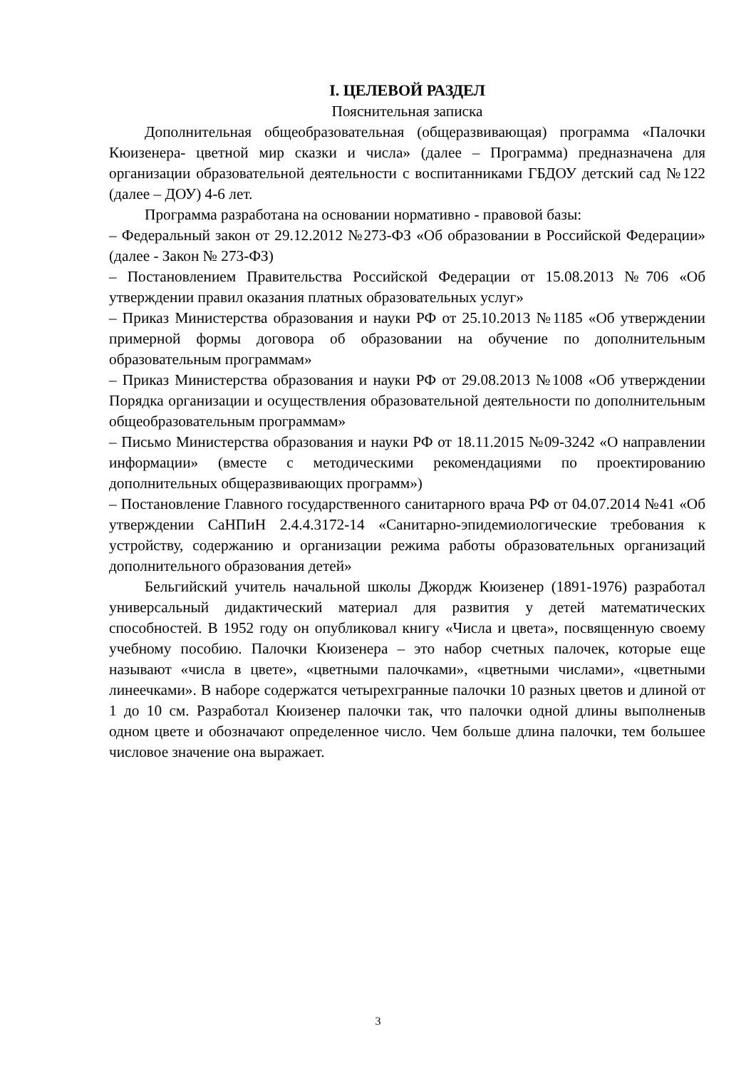I. ЦЕЛЕВОЙ РАЗДЕЛ
Пояснительная записка
Дополнительная общеобразовательная (общеразвивающая) программа «Палочки Кюизенера- цветной мир сказки и числа» (далее – Программа) предназначена для организации образовательной деятельности с воспитанниками ГБДОУ детский сад №122 (далее – ДОУ) 4-6 лет.
Программа разработана на основании нормативно - правовой базы:
– Федеральный закон от 29.12.2012 №273-ФЗ «Об образовании в Российской Федерации» (далее - Закон № 273-ФЗ)
– Постановлением Правительства Российской Федерации от 15.08.2013 №706 «Об утверждении правил оказания платных образовательных услуг»
– Приказ Министерства образования и науки РФ от 25.10.2013 №1185 «Об утверждении примерной формы договора об образовании на обучение по дополнительным образовательным программам»
– Приказ Министерства образования и науки РФ от 29.08.2013 №1008 «Об утверждении Порядка организации и осуществления образовательной деятельности по дополнительным общеобразовательным программам»
– Письмо Министерства образования и науки РФ от 18.11.2015 №09-3242 «О направлении информации» (вместе с методическими рекомендациями по проектированию дополнительных общеразвивающих программ»)
– Постановление Главного государственного санитарного врача РФ от 04.07.2014 №41 «Об утверждении СаНПиН 2.4.4.3172-14 «Санитарно-эпидемиологические требования к устройству, содержанию и организации режима работы образовательных организаций дополнительного образования детей»
Бельгийский учитель начальной школы Джордж Кюизенер (1891-1976) разработал универсальный дидактический материал для развития у детей математических способностей. В 1952 году он опубликовал книгу «Числа и цвета», посвященную своему учебному пособию. Палочки Кюизенера – это набор счетных палочек, которые еще называют «числа в цвете», «цветными палочками», «цветными числами», «цветными линеечками». В наборе содержатся четырехгранные палочки 10 разных цветов и длиной от 1 до 10 см. Разработал Кюизенер палочки так, что палочки одной длины выполненыв одном цвете и обозначают определенное число. Чем больше длина палочки, тем большее числовое значение она выражает.
3